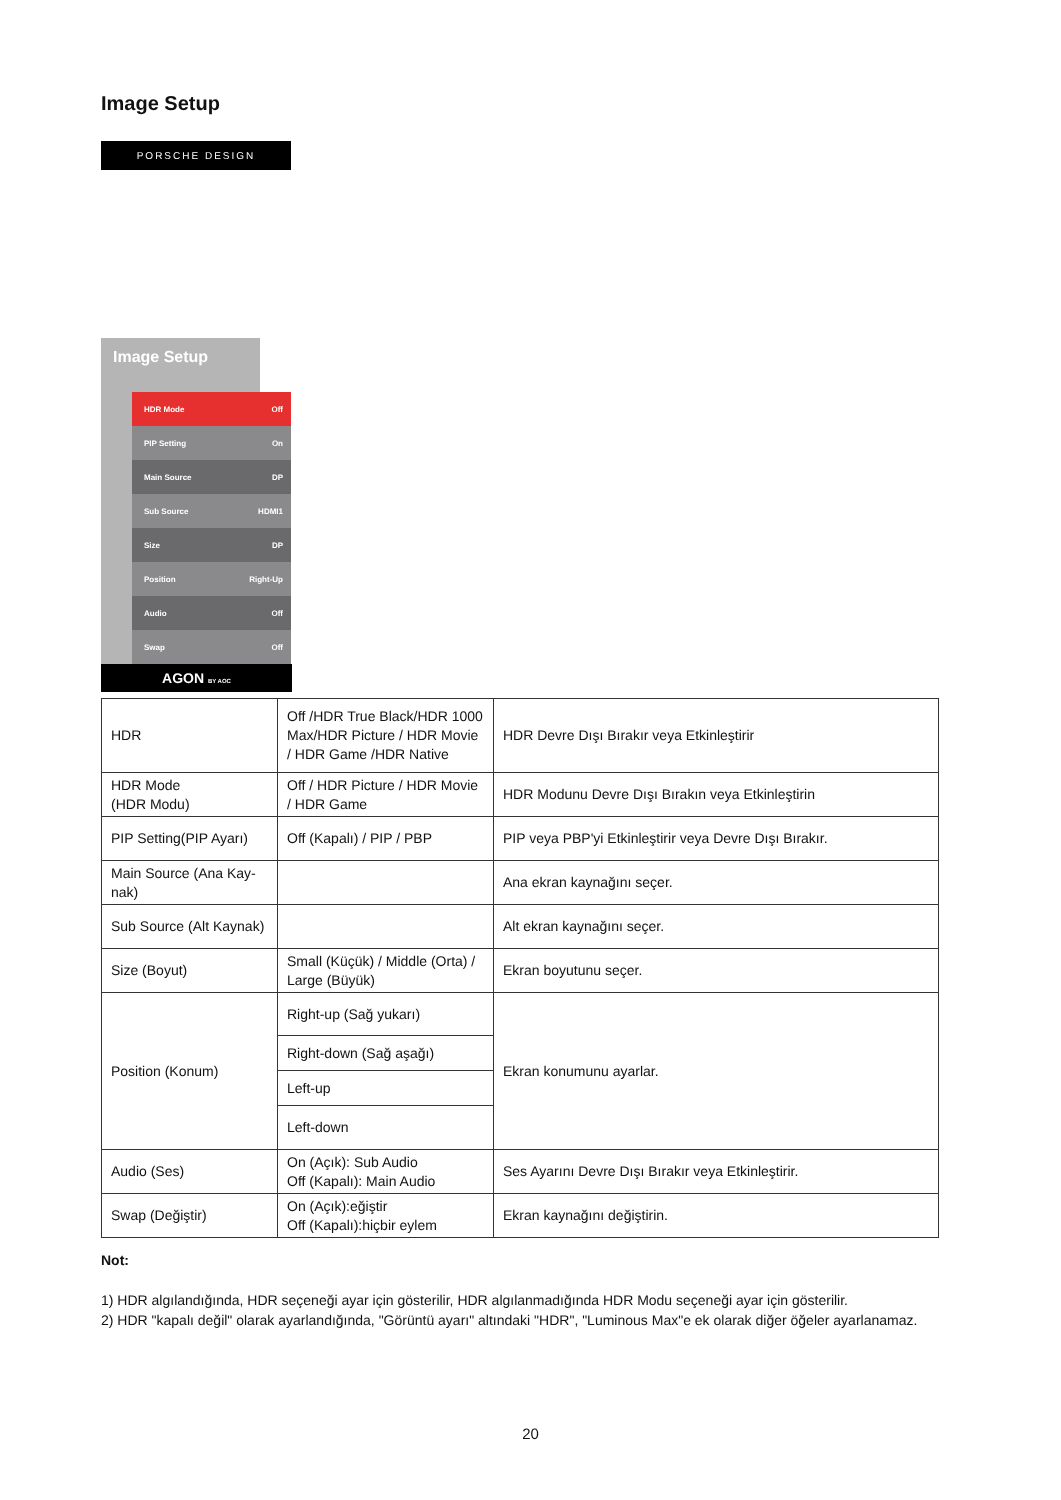Image Setup
PORSCHE DESIGN
Image Setup
HDR Mode Off
PIP Setting On
Main Source DP
Sub Source HDMI1
Size DP
Position Right-Up
Audio Off
Swap Off
AGON BY AOC
| HDR | Off /HDR True Black/HDR 1000 Max/HDR Picture / HDR Movie / HDR Game /HDR Native | HDR Devre Dışı Bırakır veya Etkinleştirir |
| HDR Mode (HDR Modu) | Off / HDR Picture / HDR Movie / HDR Game | HDR Modunu Devre Dışı Bırakın veya Etkinleştirin |
| PIP Setting(PIP Ayarı) | Off (Kapalı) / PIP / PBP | PIP veya PBP'yi Etkinleştirir veya Devre Dışı Bırakır. |
| Main Source (Ana Kay-nak) | | Ana ekran kaynağını seçer. |
| Sub Source (Alt Kaynak) | | Alt ekran kaynağını seçer. |
| Size (Boyut) | Small (Küçük) / Middle (Orta) / Large (Büyük) | Ekran boyutunu seçer. |
| Position (Konum) | Right-up (Sağ yukarı) | Ekran konumunu ayarlar. |
| | Right-down (Sağ aşağı) | |
| | Left-up | |
| | Left-down | |
| Audio (Ses) | On (Açık): Sub Audio Off (Kapalı): Main Audio | Ses Ayarını Devre Dışı Bırakır veya Etkinleştirir. |
| Swap (Değiştir) | On (Açık):eğiştir Off (Kapalı):hiçbir eylem | Ekran kaynağını değiştirin. |
Not:
1) HDR algılandığında, HDR seçeneği ayar için gösterilir, HDR algılanmadığında HDR Modu seçeneği ayar için gösterilir.
2) HDR "kapalı değil" olarak ayarlandığında, "Görüntü ayarı" altındaki "HDR", "Luminous Max"e ek olarak diğer öğeler ayarlanamaz.
20